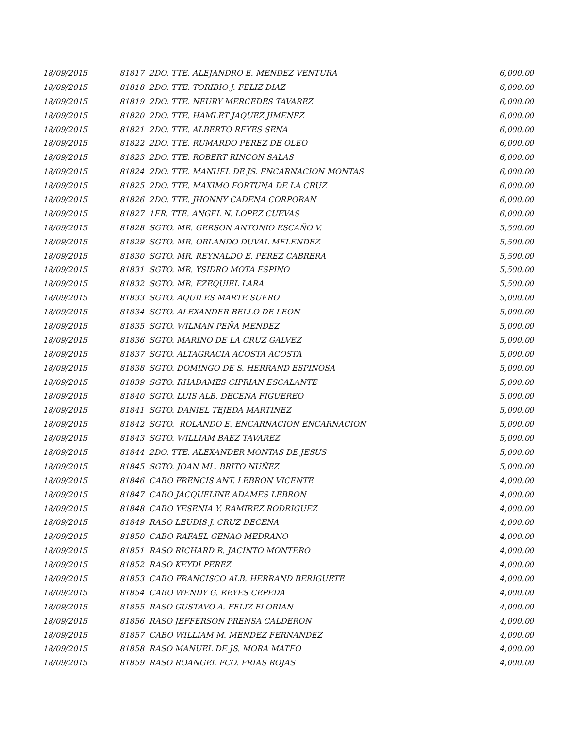| 18/09/2015 | 81817 2DO. TTE. ALEJANDRO E. MENDEZ VENTURA | 6,000.00 |
| 18/09/2015 | 81818 2DO. TTE. TORIBIO J. FELIZ DIAZ | 6,000.00 |
| 18/09/2015 | 81819 2DO. TTE. NEURY MERCEDES TAVAREZ | 6,000.00 |
| 18/09/2015 | 81820 2DO. TTE. HAMLET JAQUEZ JIMENEZ | 6,000.00 |
| 18/09/2015 | 81821 2DO. TTE. ALBERTO REYES SENA | 6,000.00 |
| 18/09/2015 | 81822 2DO. TTE. RUMARDO PEREZ DE OLEO | 6,000.00 |
| 18/09/2015 | 81823 2DO. TTE. ROBERT RINCON SALAS | 6,000.00 |
| 18/09/2015 | 81824 2DO. TTE. MANUEL DE JS. ENCARNACION MONTAS | 6,000.00 |
| 18/09/2015 | 81825 2DO. TTE. MAXIMO FORTUNA DE LA CRUZ | 6,000.00 |
| 18/09/2015 | 81826 2DO. TTE. JHONNY CADENA CORPORAN | 6,000.00 |
| 18/09/2015 | 81827 1ER. TTE. ANGEL N. LOPEZ CUEVAS | 6,000.00 |
| 18/09/2015 | 81828 SGTO. MR. GERSON ANTONIO ESCAÑO V. | 5,500.00 |
| 18/09/2015 | 81829 SGTO. MR. ORLANDO DUVAL MELENDEZ | 5,500.00 |
| 18/09/2015 | 81830 SGTO. MR. REYNALDO E. PEREZ CABRERA | 5,500.00 |
| 18/09/2015 | 81831 SGTO. MR. YSIDRO MOTA ESPINO | 5,500.00 |
| 18/09/2015 | 81832 SGTO. MR. EZEQUIEL LARA | 5,500.00 |
| 18/09/2015 | 81833 SGTO. AQUILES MARTE SUERO | 5,000.00 |
| 18/09/2015 | 81834 SGTO. ALEXANDER BELLO DE LEON | 5,000.00 |
| 18/09/2015 | 81835 SGTO. WILMAN PEÑA MENDEZ | 5,000.00 |
| 18/09/2015 | 81836 SGTO. MARINO DE LA CRUZ GALVEZ | 5,000.00 |
| 18/09/2015 | 81837 SGTO. ALTAGRACIA ACOSTA ACOSTA | 5,000.00 |
| 18/09/2015 | 81838 SGTO. DOMINGO DE S. HERRAND ESPINOSA | 5,000.00 |
| 18/09/2015 | 81839 SGTO. RHADAMES CIPRIAN ESCALANTE | 5,000.00 |
| 18/09/2015 | 81840 SGTO. LUIS ALB. DECENA FIGUEREO | 5,000.00 |
| 18/09/2015 | 81841 SGTO. DANIEL TEJEDA MARTINEZ | 5,000.00 |
| 18/09/2015 | 81842 SGTO. ROLANDO E. ENCARNACION ENCARNACION | 5,000.00 |
| 18/09/2015 | 81843 SGTO. WILLIAM BAEZ TAVAREZ | 5,000.00 |
| 18/09/2015 | 81844 2DO. TTE. ALEXANDER MONTAS DE JESUS | 5,000.00 |
| 18/09/2015 | 81845 SGTO. JOAN ML. BRITO NUÑEZ | 5,000.00 |
| 18/09/2015 | 81846 CABO FRENCIS ANT. LEBRON VICENTE | 4,000.00 |
| 18/09/2015 | 81847 CABO JACQUELINE ADAMES LEBRON | 4,000.00 |
| 18/09/2015 | 81848 CABO YESENIA Y. RAMIREZ RODRIGUEZ | 4,000.00 |
| 18/09/2015 | 81849 RASO LEUDIS J. CRUZ DECENA | 4,000.00 |
| 18/09/2015 | 81850 CABO RAFAEL GENAO MEDRANO | 4,000.00 |
| 18/09/2015 | 81851 RASO RICHARD R. JACINTO MONTERO | 4,000.00 |
| 18/09/2015 | 81852 RASO KEYDI PEREZ | 4,000.00 |
| 18/09/2015 | 81853 CABO FRANCISCO ALB. HERRAND BERIGUETE | 4,000.00 |
| 18/09/2015 | 81854 CABO WENDY G. REYES CEPEDA | 4,000.00 |
| 18/09/2015 | 81855 RASO GUSTAVO A. FELIZ FLORIAN | 4,000.00 |
| 18/09/2015 | 81856 RASO JEFFERSON PRENSA CALDERON | 4,000.00 |
| 18/09/2015 | 81857 CABO WILLIAM M. MENDEZ FERNANDEZ | 4,000.00 |
| 18/09/2015 | 81858 RASO MANUEL DE JS. MORA MATEO | 4,000.00 |
| 18/09/2015 | 81859 RASO ROANGEL FCO. FRIAS ROJAS | 4,000.00 |